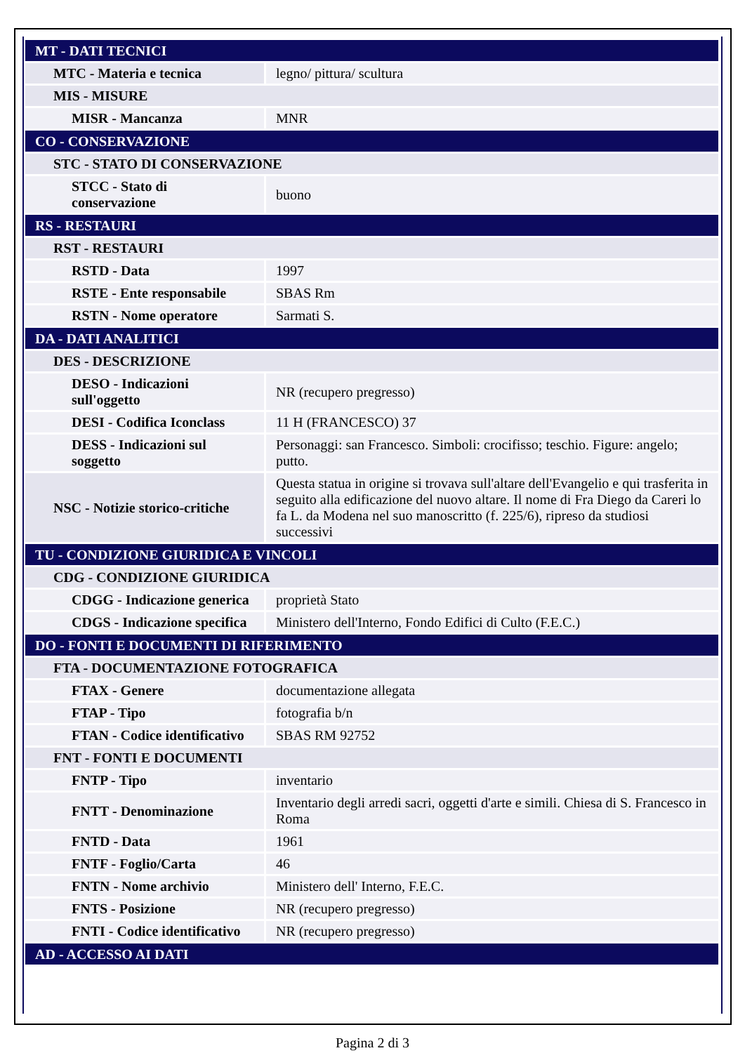| MT - DATI TECNICI | |
| MTC - Materia e tecnica | legno/ pittura/ scultura |
| MIS - MISURE | |
| MISR - Mancanza | MNR |
| CO - CONSERVAZIONE | |
| STC - STATO DI CONSERVAZIONE | |
| STCC - Stato di conservazione | buono |
| RS - RESTAURI | |
| RST - RESTAURI | |
| RSTD - Data | 1997 |
| RSTE - Ente responsabile | SBAS Rm |
| RSTN - Nome operatore | Sarmati S. |
| DA - DATI ANALITICI | |
| DES - DESCRIZIONE | |
| DESO - Indicazioni sull'oggetto | NR (recupero pregresso) |
| DESI - Codifica Iconclass | 11 H (FRANCESCO) 37 |
| DESS - Indicazioni sul soggetto | Personaggi: san Francesco. Simboli: crocifisso; teschio. Figure: angelo; putto. |
| NSC - Notizie storico-critiche | Questa statua in origine si trovava sull'altare dell'Evangelio e qui trasferita in seguito alla edificazione del nuovo altare. Il nome di Fra Diego da Careri lo fa L. da Modena nel suo manoscritto (f. 225/6), ripreso da studiosi successivi |
| TU - CONDIZIONE GIURIDICA E VINCOLI | |
| CDG - CONDIZIONE GIURIDICA | |
| CDGG - Indicazione generica | proprietà Stato |
| CDGS - Indicazione specifica | Ministero dell'Interno, Fondo Edifici di Culto (F.E.C.) |
| DO - FONTI E DOCUMENTI DI RIFERIMENTO | |
| FTA - DOCUMENTAZIONE FOTOGRAFICA | |
| FTAX - Genere | documentazione allegata |
| FTAP - Tipo | fotografia b/n |
| FTAN - Codice identificativo | SBAS RM 92752 |
| FNT - FONTI E DOCUMENTI | |
| FNTP - Tipo | inventario |
| FNTT - Denominazione | Inventario degli arredi sacri, oggetti d'arte e simili. Chiesa di S. Francesco in Roma |
| FNTD - Data | 1961 |
| FNTF - Foglio/Carta | 46 |
| FNTN - Nome archivio | Ministero dell' Interno, F.E.C. |
| FNTS - Posizione | NR (recupero pregresso) |
| FNTI - Codice identificativo | NR (recupero pregresso) |
| AD - ACCESSO AI DATI | |
Pagina 2 di 3